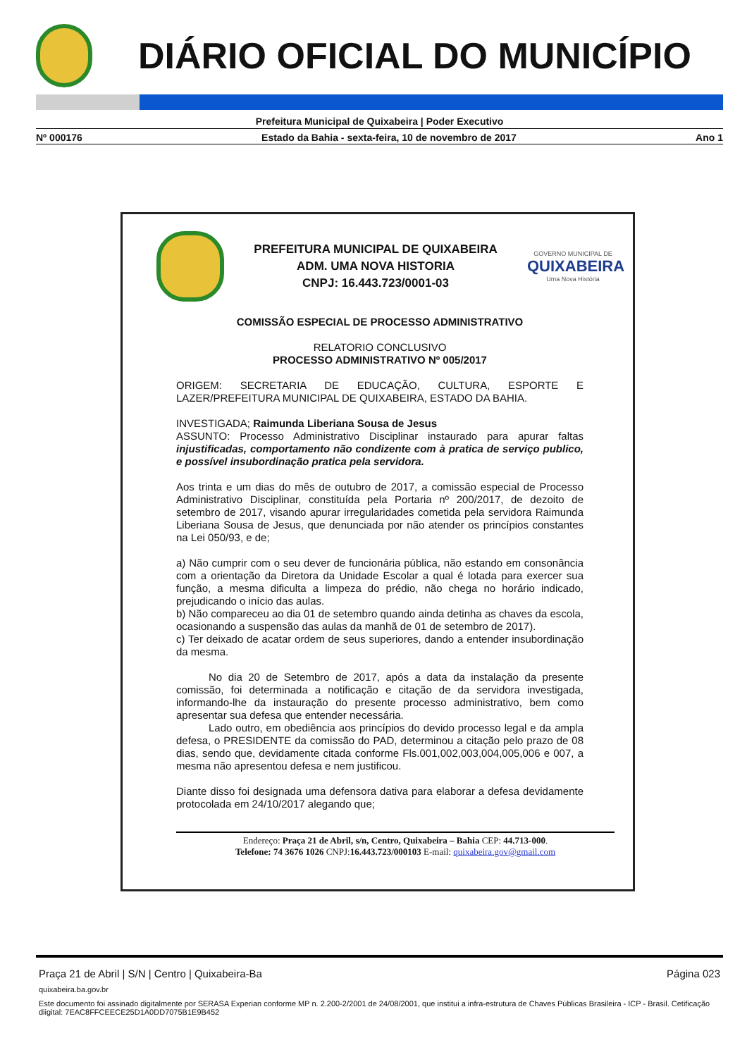DIÁRIO OFICIAL DO MUNICÍPIO
Prefeitura Municipal de Quixabeira | Poder Executivo
Nº 000176 Estado da Bahia - sexta-feira, 10 de novembro de 2017 Ano 1
PREFEITURA MUNICIPAL DE QUIXABEIRA
ADM. UMA NOVA HISTORIA
CNPJ: 16.443.723/0001-03
GOVERNO MUNICIPAL DE
QUIXABEIRA
Uma Nova História
COMISSÃO ESPECIAL DE PROCESSO ADMINISTRATIVO
RELATORIO CONCLUSIVO
PROCESSO ADMINISTRATIVO Nº 005/2017
ORIGEM: SECRETARIA DE EDUCAÇÃO, CULTURA, ESPORTE E LAZER/PREFEITURA MUNICIPAL DE QUIXABEIRA, ESTADO DA BAHIA.
INVESTIGADA; Raimunda Liberiana Sousa de Jesus
ASSUNTO: Processo Administrativo Disciplinar instaurado para apurar faltas injustificadas, comportamento não condizente com à pratica de serviço publico, e possível insubordinação pratica pela servidora.
Aos trinta e um dias do mês de outubro de 2017, a comissão especial de Processo Administrativo Disciplinar, constituída pela Portaria nº 200/2017, de dezoito de setembro de 2017, visando apurar irregularidades cometida pela servidora Raimunda Liberiana Sousa de Jesus, que denunciada por não atender os princípios constantes na Lei 050/93, e de;
a) Não cumprir com o seu dever de funcionária pública, não estando em consonância com a orientação da Diretora da Unidade Escolar a qual é lotada para exercer sua função, a mesma dificulta a limpeza do prédio, não chega no horário indicado, prejudicando o início das aulas.
b) Não compareceu ao dia 01 de setembro quando ainda detinha as chaves da escola, ocasionando a suspensão das aulas da manhã de 01 de setembro de 2017).
c) Ter deixado de acatar ordem de seus superiores, dando a entender insubordinação da mesma.
No dia 20 de Setembro de 2017, após a data da instalação da presente comissão, foi determinada a notificação e citação de da servidora investigada, informando-lhe da instauração do presente processo administrativo, bem como apresentar sua defesa que entender necessária.
Lado outro, em obediência aos princípios do devido processo legal e da ampla defesa, o PRESIDENTE da comissão do PAD, determinou a citação pelo prazo de 08 dias, sendo que, devidamente citada conforme Fls.001,002,003,004,005,006 e 007, a mesma não apresentou defesa e nem justificou.
Diante disso foi designada uma defensora dativa para elaborar a defesa devidamente protocolada em 24/10/2017 alegando que;
Endereço: Praça 21 de Abril, s/n, Centro, Quixabeira – Bahia CEP: 44.713-000.
Telefone: 74 3676 1026 CNPJ:16.443.723/000103 E-mail: quixabeira.gov@gmail.com
Praça 21 de Abril | S/N | Centro | Quixabeira-Ba Página 023
quixabeira.ba.gov.br
Este documento foi assinado digitalmente por SERASA Experian conforme MP n. 2.200-2/2001 de 24/08/2001, que institui a infra-estrutura de Chaves Públicas Brasileira - ICP - Brasil. Cetificação diigital: 7EAC8FFCEECE25D1A0DD7075B1E9B452